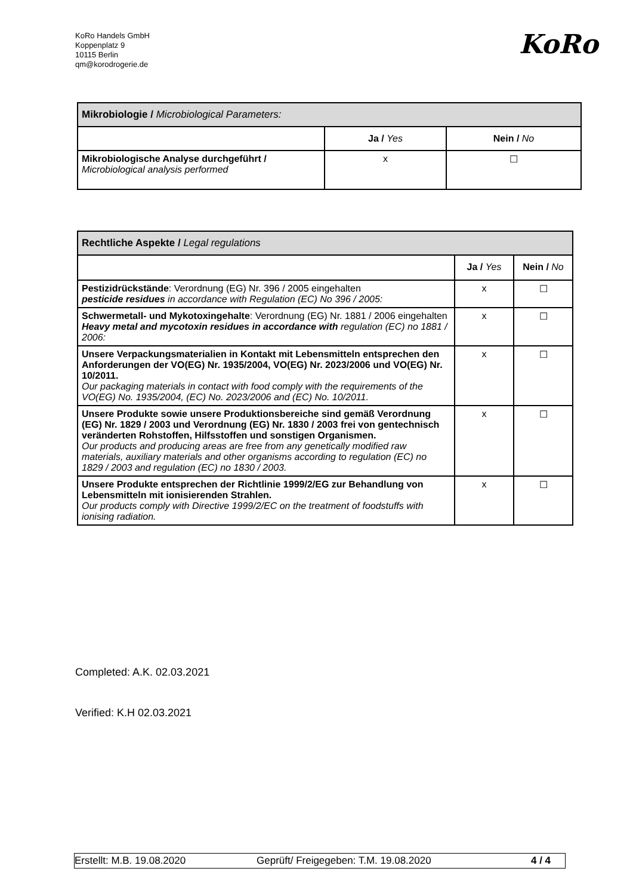KoRo Handels GmbH
Koppenplatz 9
10115 Berlin
qm@korodrogerie.de
KoRo
| Mikrobiologie / Microbiological Parameters: | | |
| | Ja / Yes | Nein / No |
| Mikrobiologische Analyse durchgeführt / Microbiological analysis performed | x | ☐ |
| Rechtliche Aspekte / Legal regulations | | |
| | Ja / Yes | Nein / No |
| Pestizidrückstände : Verordnung (EG) Nr. 396 / 2005 eingehalten pesticide residues in accordance with Regulation (EC) No 396 / 2005: | x | ☐ |
| Schwermetall- und Mykotoxingehalte : Verordnung (EG) Nr. 1881 / 2006 eingehalten Heavy metal and mycotoxin residues in accordance with regulation (EC) no 1881 / 2006: | x | ☐ |
| Unsere Verpackungsmaterialien in Kontakt mit Lebensmitteln entsprechen den Anforderungen der VO(EG) Nr. 1935/2004, VO(EG) Nr. 2023/2006 und VO(EG) Nr. 10/2011. Our packaging materials in contact with food comply with the requirements of the VO(EG) No. 1935/2004, (EC) No. 2023/2006 and (EC) No. 10/2011. | x | ☐ |
| Unsere Produkte sowie unsere Produktionsbereiche sind gemäß Verordnung (EG) Nr. 1829 / 2003 und Verordnung (EG) Nr. 1830 / 2003 frei von gentechnisch veränderten Rohstoffen, Hilfsstoffen und sonstigen Organismen. Our products and producing areas are free from any genetically modified raw materials, auxiliary materials and other organisms according to regulation (EC) no 1829 / 2003 and regulation (EC) no 1830 / 2003. | x | ☐ |
| Unsere Produkte entsprechen der Richtlinie 1999/2/EG zur Behandlung von Lebensmitteln mit ionisierenden Strahlen. Our products comply with Directive 1999/2/EC on the treatment of foodstuffs with ionising radiation. | x | ☐ |
Completed: A.K. 02.03.2021
Verified: K.H 02.03.2021
Erstellt: M.B. 19.08.2020 Geprüft/ Freigegeben: T.M. 19.08.2020 4 / 4